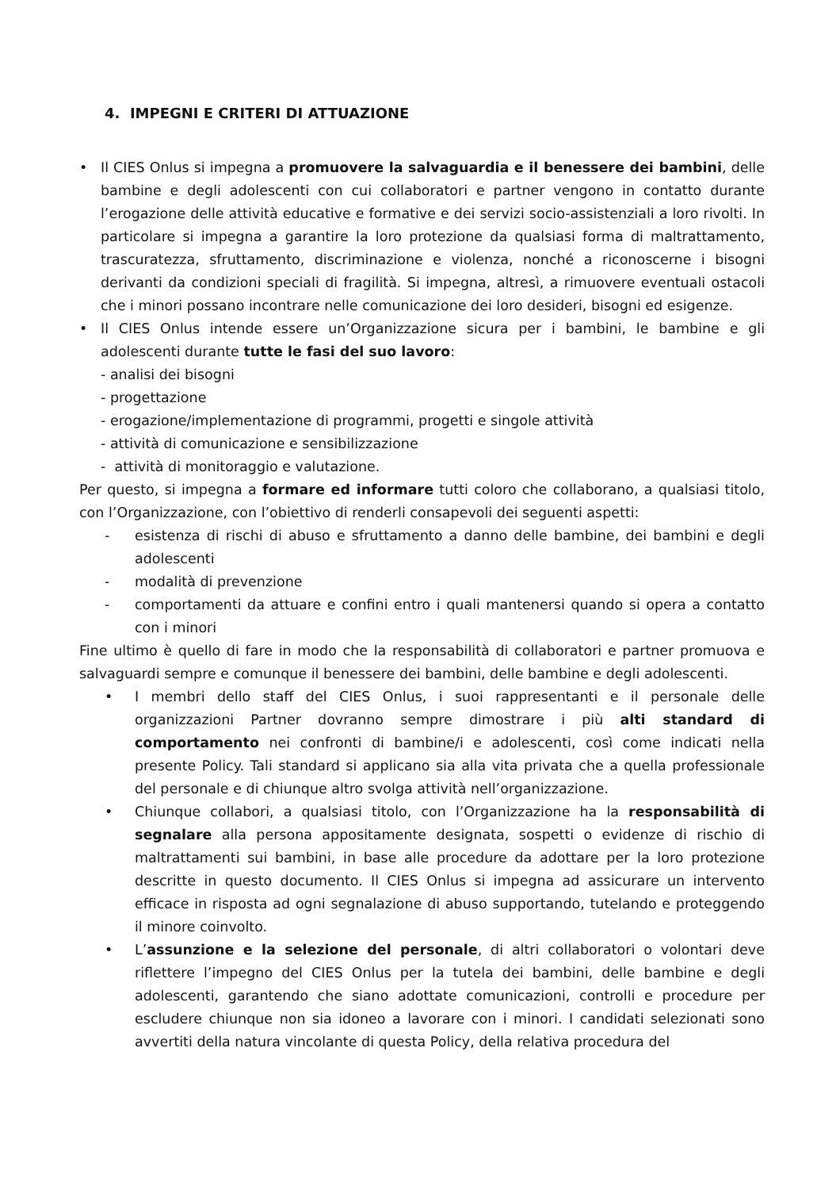4. IMPEGNI E CRITERI DI ATTUAZIONE
• Il CIES Onlus si impegna a promuovere la salvaguardia e il benessere dei bambini, delle bambine e degli adolescenti con cui collaboratori e partner vengono in contatto durante l’erogazione delle attività educative e formative e dei servizi socio-assistenziali a loro rivolti. In particolare si impegna a garantire la loro protezione da qualsiasi forma di maltrattamento, trascuratezza, sfruttamento, discriminazione e violenza, nonché a riconoscerne i bisogni derivanti da condizioni speciali di fragilità. Si impegna, altresì, a rimuovere eventuali ostacoli che i minori possano incontrare nelle comunicazione dei loro desideri, bisogni ed esigenze.
• Il CIES Onlus intende essere un’Organizzazione sicura per i bambini, le bambine e gli adolescenti durante tutte le fasi del suo lavoro:
- analisi dei bisogni
- progettazione
- erogazione/implementazione di programmi, progetti e singole attività
- attività di comunicazione e sensibilizzazione
- attività di monitoraggio e valutazione.
Per questo, si impegna a formare ed informare tutti coloro che collaborano, a qualsiasi titolo, con l’Organizzazione, con l’obiettivo di renderli consapevoli dei seguenti aspetti:
- esistenza di rischi di abuso e sfruttamento a danno delle bambine, dei bambini e degli adolescenti
- modalità di prevenzione
- comportamenti da attuare e confini entro i quali mantenersi quando si opera a contatto con i minori
Fine ultimo è quello di fare in modo che la responsabilità di collaboratori e partner promuova e salvaguardi sempre e comunque il benessere dei bambini, delle bambine e degli adolescenti.
• I membri dello staff del CIES Onlus, i suoi rappresentanti e il personale delle organizzazioni Partner dovranno sempre dimostrare i più alti standard di comportamento nei confronti di bambine/i e adolescenti, così come indicati nella presente Policy. Tali standard si applicano sia alla vita privata che a quella professionale del personale e di chiunque altro svolga attività nell’organizzazione.
• Chiunque collabori, a qualsiasi titolo, con l’Organizzazione ha la responsabilità di segnalare alla persona appositamente designata, sospetti o evidenze di rischio di maltrattamenti sui bambini, in base alle procedure da adottare per la loro protezione descritte in questo documento. Il CIES Onlus si impegna ad assicurare un intervento efficace in risposta ad ogni segnalazione di abuso supportando, tutelando e proteggendo il minore coinvolto.
• L’assunzione e la selezione del personale, di altri collaboratori o volontari deve riflettere l’impegno del CIES Onlus per la tutela dei bambini, delle bambine e degli adolescenti, garantendo che siano adottate comunicazioni, controlli e procedure per escludere chiunque non sia idoneo a lavorare con i minori. I candidati selezionati sono avvertiti della natura vincolante di questa Policy, della relativa procedura del